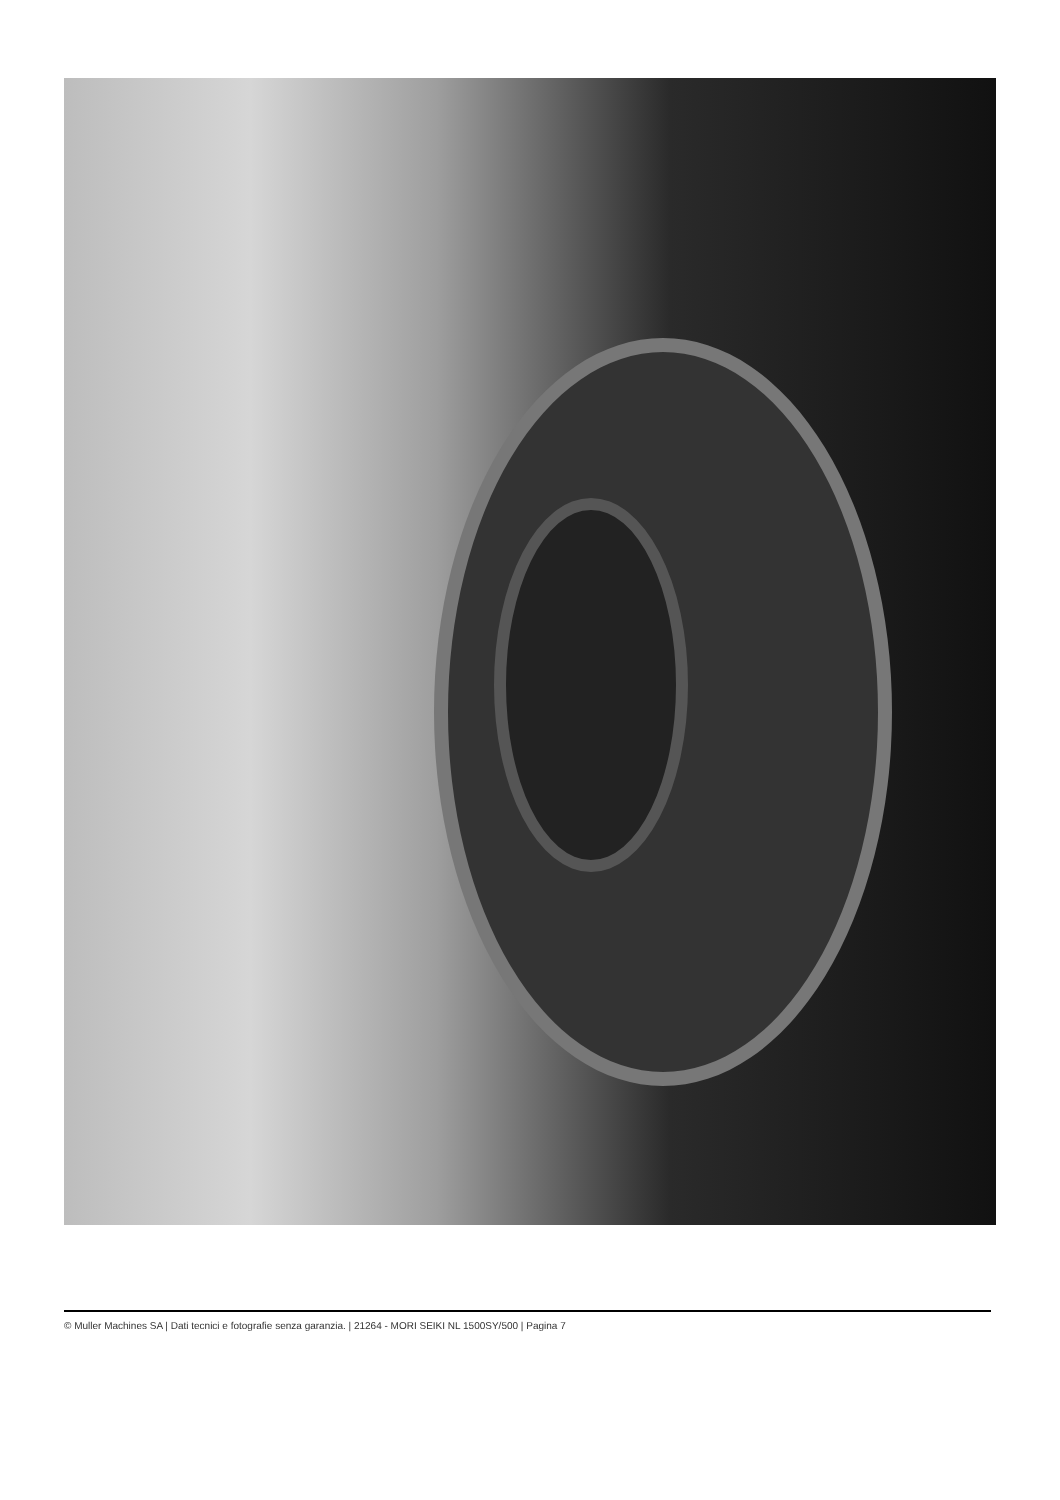© Muller Machines SA | Dati tecnici e fotografie senza garanzia. | 21264 - MORI SEIKI NL 1500SY/500 | Pagina 7